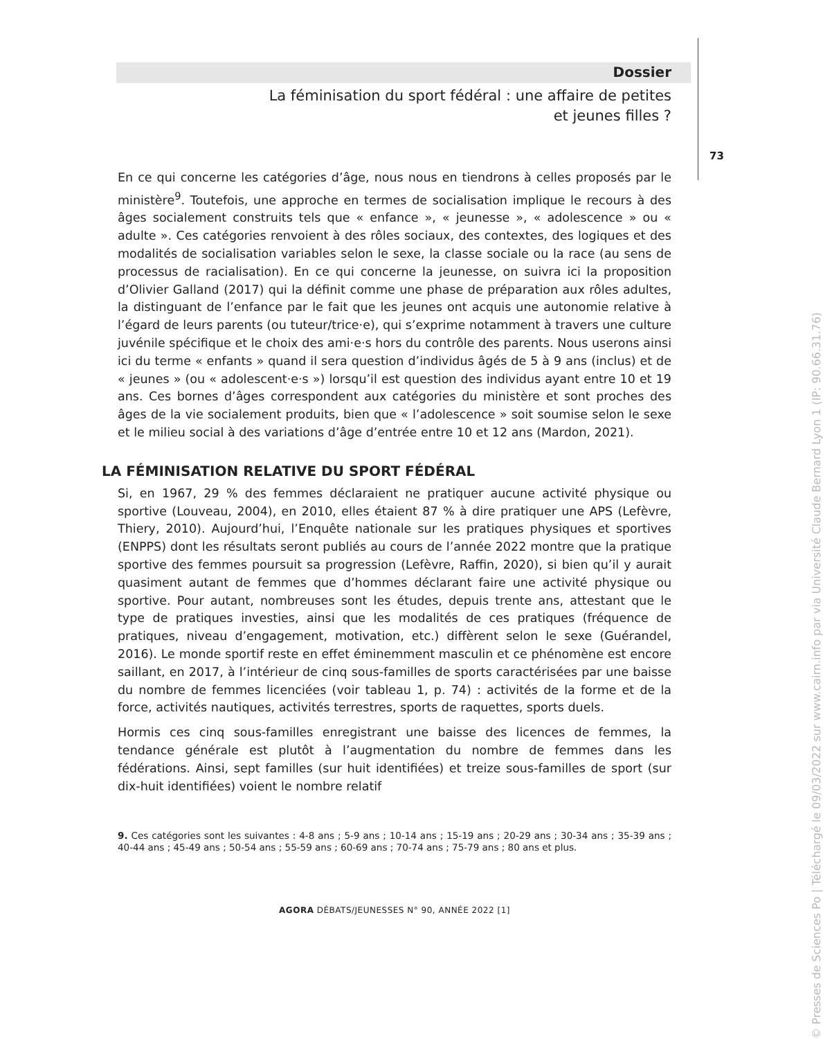Dossier
La féminisation du sport fédéral : une affaire de petites
et jeunes filles ?
73
En ce qui concerne les catégories d’âge, nous nous en tiendrons à celles proposés par le ministère<sup>9</sup>. Toutefois, une approche en termes de socialisation implique le recours à des âges socialement construits tels que « enfance », « jeunesse », « adolescence » ou « adulte ». Ces catégories renvoient à des rôles sociaux, des contextes, des logiques et des modalités de socialisation variables selon le sexe, la classe sociale ou la race (au sens de processus de racialisation). En ce qui concerne la jeunesse, on suivra ici la proposition d’Olivier Galland (2017) qui la définit comme une phase de préparation aux rôles adultes, la distinguant de l’enfance par le fait que les jeunes ont acquis une autonomie relative à l’égard de leurs parents (ou tuteur/trice·e), qui s’exprime notamment à travers une culture juvénile spécifique et le choix des ami·e·s hors du contrôle des parents. Nous userons ainsi ici du terme « enfants » quand il sera question d’individus âgés de 5 à 9 ans (inclus) et de « jeunes » (ou « adolescent·e·s ») lorsqu’il est question des individus ayant entre 10 et 19 ans. Ces bornes d’âges correspondent aux catégories du ministère et sont proches des âges de la vie socialement produits, bien que « l’adolescence » soit soumise selon le sexe et le milieu social à des variations d’âge d’entrée entre 10 et 12 ans (Mardon, 2021).
LA FÉMINISATION RELATIVE DU SPORT FÉDÉRAL
Si, en 1967, 29 % des femmes déclaraient ne pratiquer aucune activité physique ou sportive (Louveau, 2004), en 2010, elles étaient 87 % à dire pratiquer une APS (Lefèvre, Thiery, 2010). Aujourd’hui, l’Enquête nationale sur les pratiques physiques et sportives (ENPPS) dont les résultats seront publiés au cours de l’année 2022 montre que la pratique sportive des femmes poursuit sa progression (Lefèvre, Raffin, 2020), si bien qu’il y aurait quasiment autant de femmes que d’hommes déclarant faire une activité physique ou sportive. Pour autant, nombreuses sont les études, depuis trente ans, attestant que le type de pratiques investies, ainsi que les modalités de ces pratiques (fréquence de pratiques, niveau d’engagement, motivation, etc.) diffèrent selon le sexe (Guérandel, 2016). Le monde sportif reste en effet éminemment masculin et ce phénomène est encore saillant, en 2017, à l’intérieur de cinq sous-familles de sports caractérisées par une baisse du nombre de femmes licenciées (voir tableau 1, p. 74) : activités de la forme et de la force, activités nautiques, activités terrestres, sports de raquettes, sports duels.
Hormis ces cinq sous-familles enregistrant une baisse des licences de femmes, la tendance générale est plutôt à l’augmentation du nombre de femmes dans les fédérations. Ainsi, sept familles (sur huit identifiées) et treize sous-familles de sport (sur dix-huit identifiées) voient le nombre relatif
9. Ces catégories sont les suivantes : 4-8 ans ; 5-9 ans ; 10-14 ans ; 15-19 ans ; 20-29 ans ; 30-34 ans ; 35-39 ans ; 40-44 ans ; 45-49 ans ; 50-54 ans ; 55-59 ans ; 60-69 ans ; 70-74 ans ; 75-79 ans ; 80 ans et plus.
AGORA DÉBATS/JEUNESSES N° 90, ANNÉE 2022 [1]
© Presses de Sciences Po | Téléchargé le 09/03/2022 sur www.cairn.info par via Université Claude Bernard Lyon 1 (IP: 90.66.31.76)